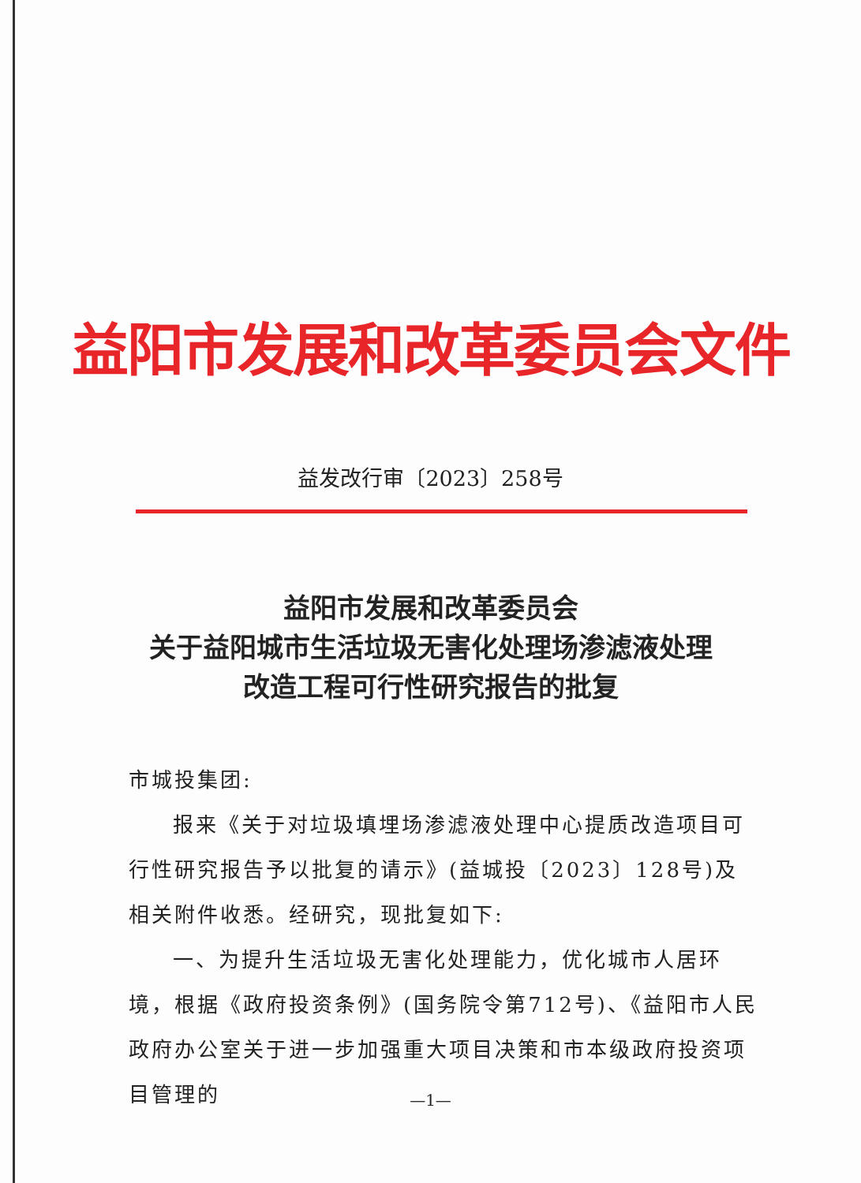益阳市发展和改革委员会文件
益发改行审〔2023〕258号
益阳市发展和改革委员会
关于益阳城市生活垃圾无害化处理场渗滤液处理
改造工程可行性研究报告的批复
市城投集团:
报来《关于对垃圾填埋场渗滤液处理中心提质改造项目可行性研究报告予以批复的请示》(益城投〔2023〕128号)及相关附件收悉。经研究，现批复如下:
一、为提升生活垃圾无害化处理能力，优化城市人居环境，根据《政府投资条例》(国务院令第712号)、《益阳市人民政府办公室关于进一步加强重大项目决策和市本级政府投资项目管理的
—1—